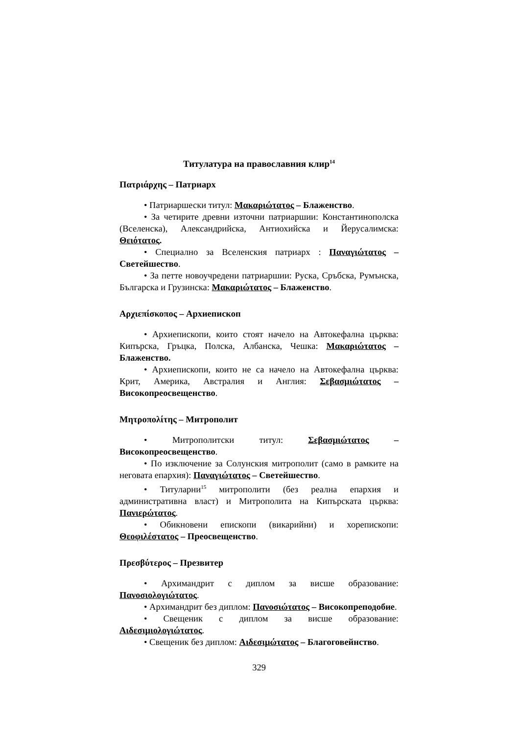Титулатура на православния клир<sup>14</sup>
Πατριάρχης – Патриарх
• Патриаршески титул: Μακαριώτατος – Блаженство.
• За четирите древни източни патриаршии: Константинополска (Вселенска), Александрийска, Антиохийска и Йерусалимска: Θειότατος.
• Специално за Вселенския патриарх : Παναγιώτατος – Светейшество.
• За петте новоучредени патриаршии: Руска, Сръбска, Румънска, Българска и Грузинска: Μακαριώτατος – Блаженство.
Αρχιεπίσκοπος – Архиепископ
• Архиепископи, които стоят начело на Автокефална църква: Кипърска, Гръцка, Полска, Албанска, Чешка: Μακαριώτατος – Блаженство.
• Архиепископи, които не са начело на Автокефална църква: Крит, Америка, Австралия и Англия: Σεβασμιώτατος – Високопреосвещенство.
Μητροπολίτης – Митрополит
• Митрополитски титул: Σεβασμιώτατος – Високопреосвещенство.
• По изключение за Солунския митрополит (само в рамките на неговата епархия): Παναγιώτατος – Светейшество.
• Титуларни<sup>15</sup> митрополити (без реална епархия и административна власт) и Митрополита на Кипърската църква: Πανιερώτατος.
• Обикновени епископи (викарийни) и хорепископи: Θεοφιλέστατος – Преосвещенство.
Πρεσβύτερος – Презвитер
• Архимандрит с диплом за висше образование: Πανοσιολογιώτατος.
• Архимандрит без диплом: Πανοσιώτατος – Високопреподобие.
• Свещеник с диплом за висше образование: Αιδεσιμιολογιώτατος.
• Свещеник без диплом: Αιδεσιμώτατος – Благоговейнство.
329